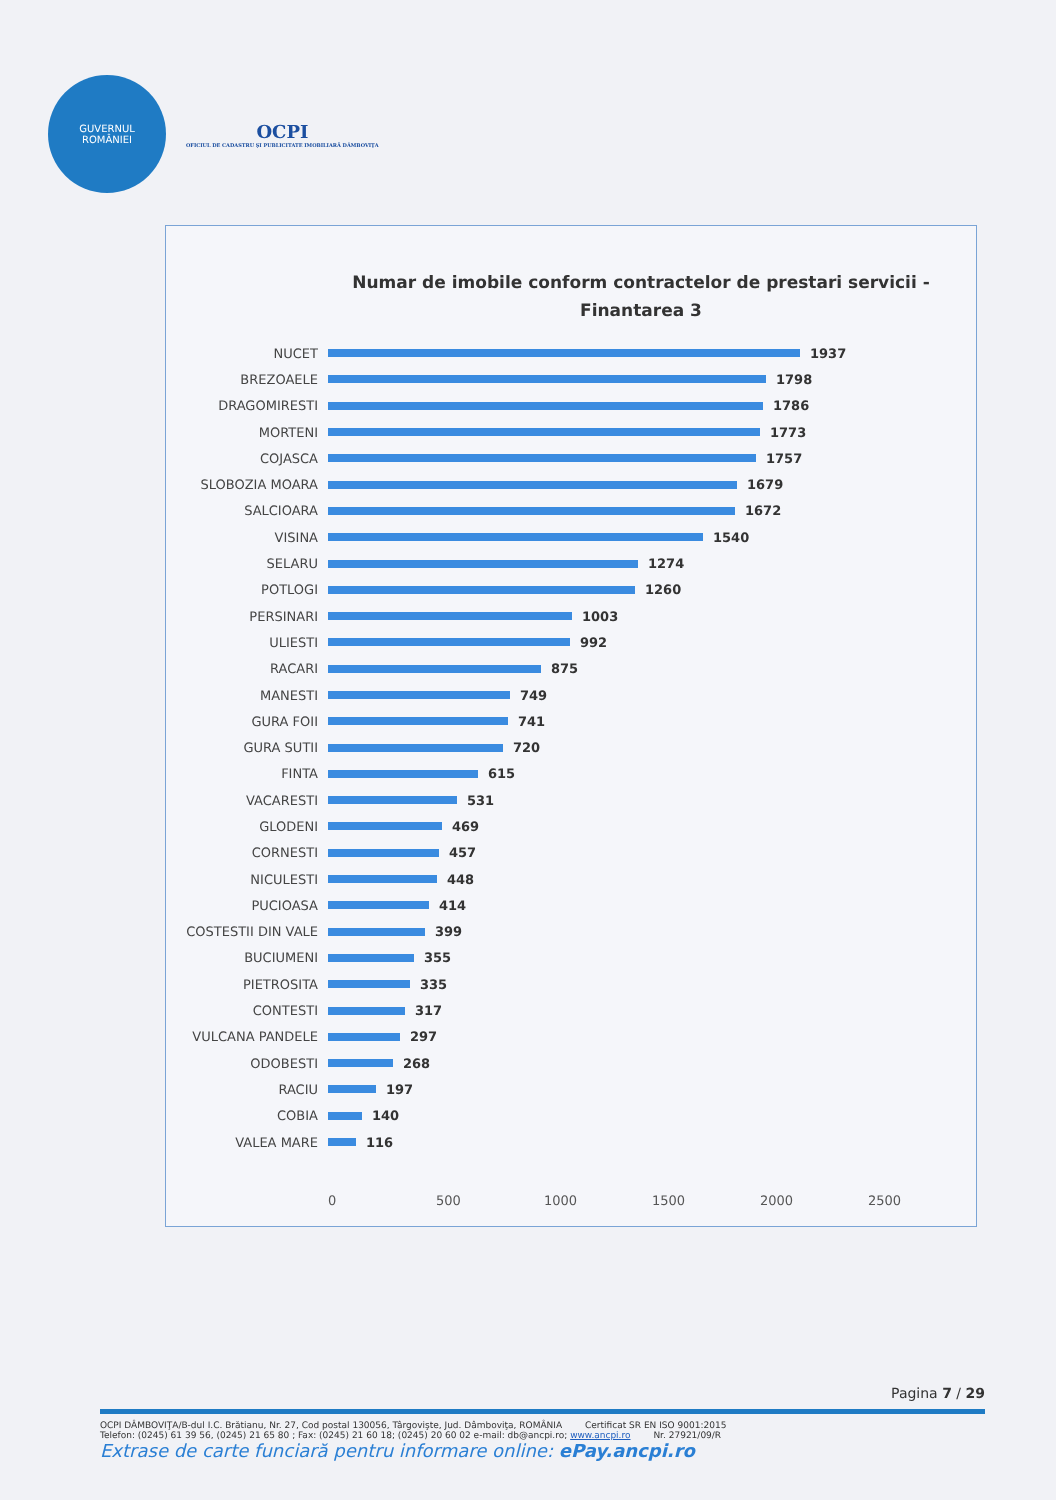GUVERNUL
ROMÂNIEI
OCPI
OFICIUL DE CADASTRU ŞI PUBLICITATE IMOBILIARĂ DÂMBOVIŢA
Numar de imobile conform contractelor de prestari servicii - Finantarea 3
NUCET 1937
BREZOAELE 1798
DRAGOMIRESTI 1786
MORTENI 1773
COJASCA 1757
SLOBOZIA MOARA 1679
SALCIOARA 1672
VISINA 1540
SELARU 1274
POTLOGI 1260
PERSINARI 1003
ULIESTI 992
RACARI 875
MANESTI 749
GURA FOII 741
GURA SUTII 720
FINTA 615
VACARESTI 531
GLODENI 469
CORNESTI 457
NICULESTI 448
PUCIOASA 414
COSTESTII DIN VALE 399
BUCIUMENI 355
PIETROSITA 335
CONTESTI 317
VULCANA PANDELE 297
ODOBESTI 268
RACIU 197
COBIA 140
VALEA MARE 116
0 500 1000 1500 2000 2500
Pagina 7 / 29
OCPI DÂMBOVIŢA/B-dul I.C. Brătianu, Nr. 27, Cod postal 130056, Târgovişte, Jud. Dâmboviţa, ROMÂNIA Certificat SR EN ISO 9001:2015
Telefon: (0245) 61 39 56, (0245) 21 65 80 ; Fax: (0245) 21 60 18; (0245) 20 60 02 e-mail: db@ancpi.ro; www.ancpi.ro Nr. 27921/09/R
Extrase de carte funciară pentru informare online: ePay.ancpi.ro